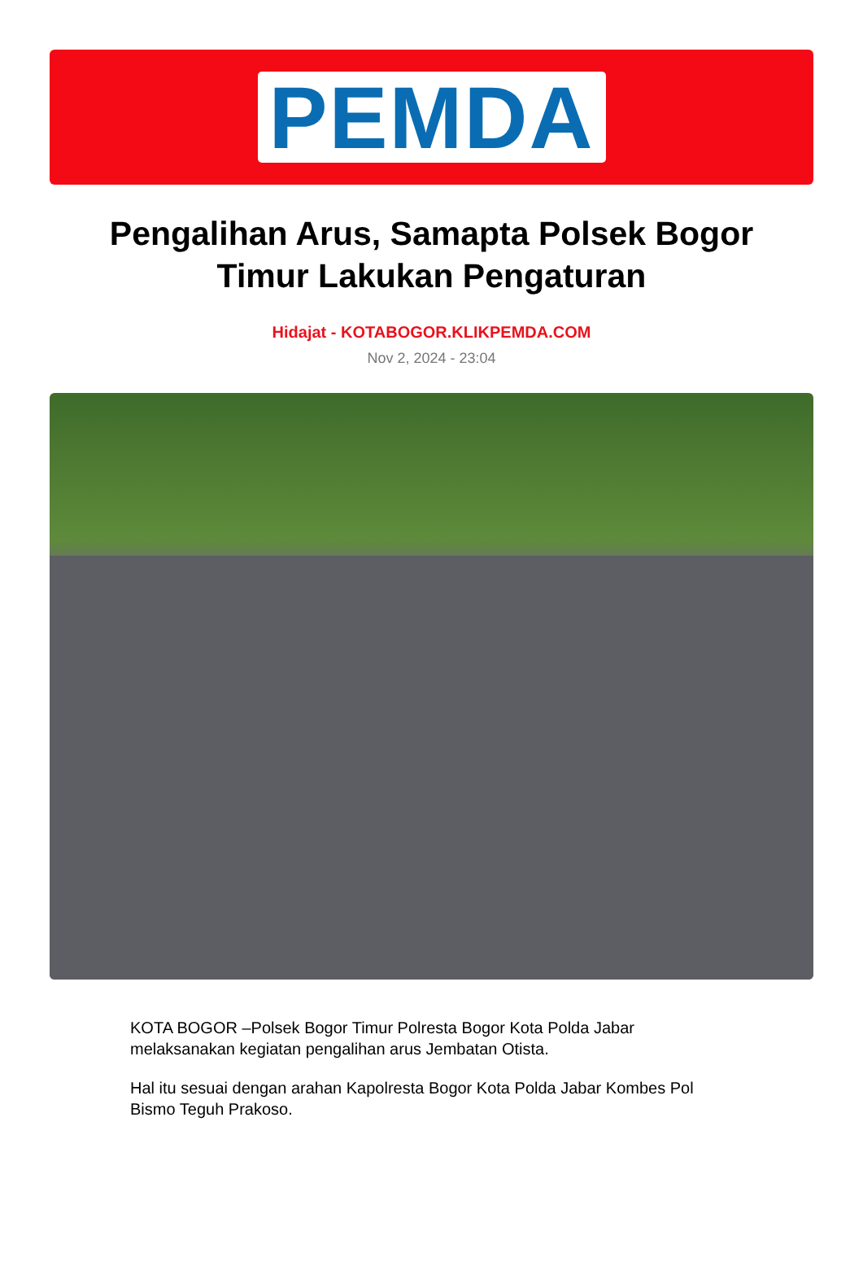PEMDA
Pengalihan Arus, Samapta Polsek Bogor Timur Lakukan Pengaturan
Hidajat - KOTABOGOR.KLIKPEMDA.COM
Nov 2, 2024 - 23:04
KOTA BOGOR –Polsek Bogor Timur Polresta Bogor Kota Polda Jabar melaksanakan kegiatan pengalihan arus Jembatan Otista.
Hal itu sesuai dengan arahan Kapolresta Bogor Kota Polda Jabar Kombes Pol Bismo Teguh Prakoso.